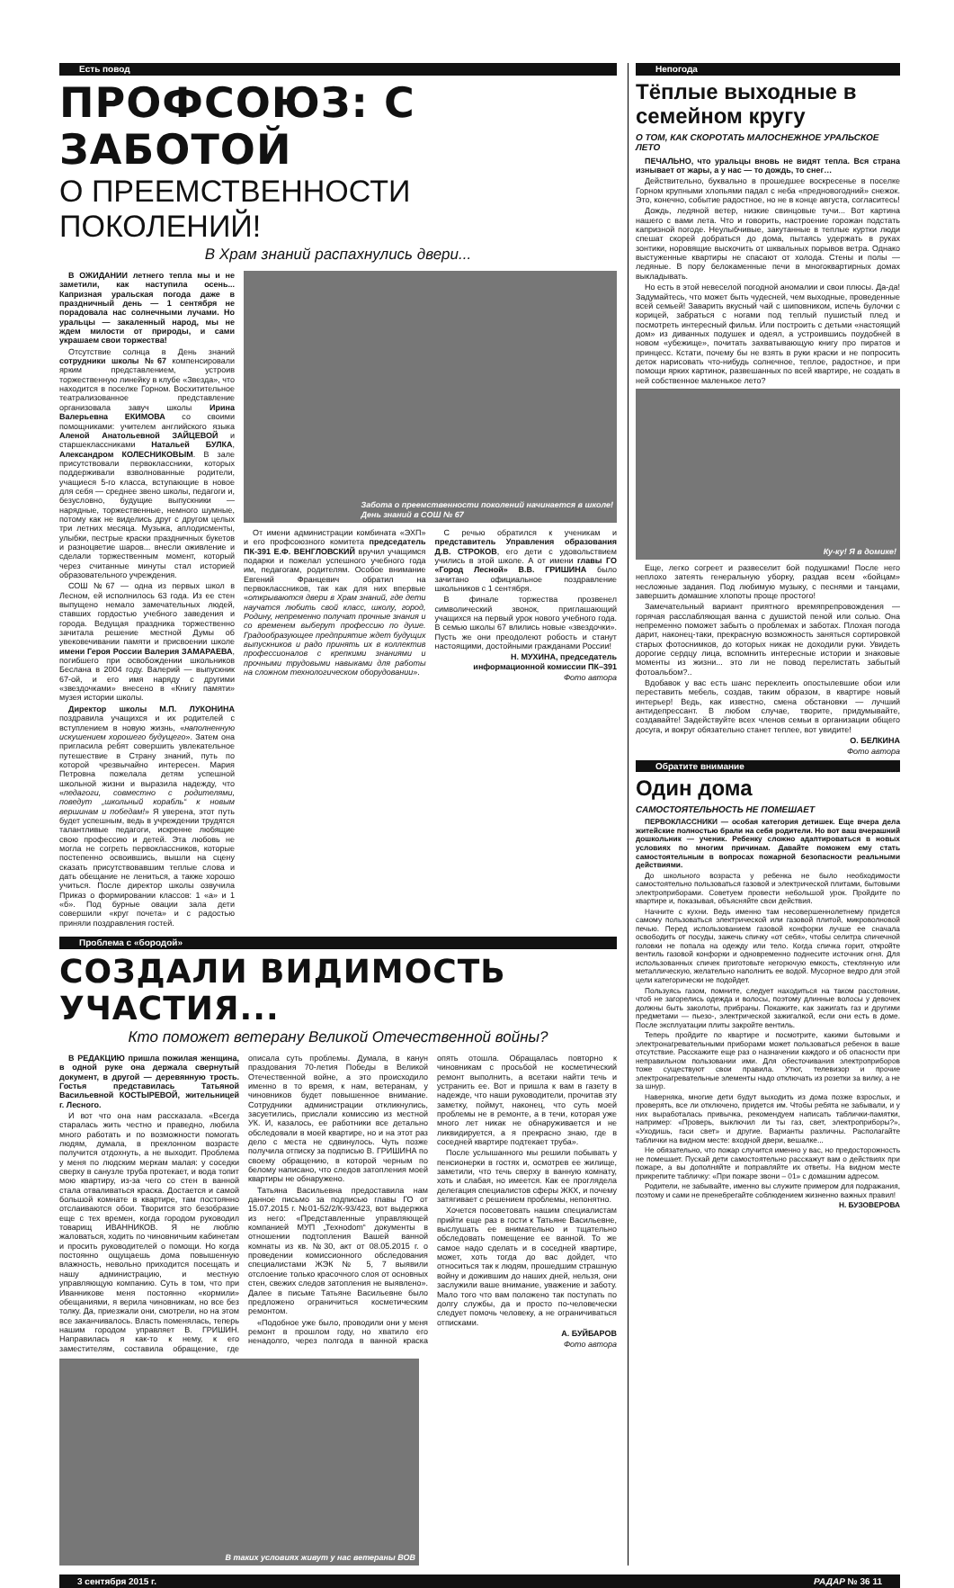Есть повод
ПРОФСОЮЗ: С ЗАБОТОЙ
О ПРЕЕМСТВЕННОСТИ ПОКОЛЕНИЙ!
В Храм знаний распахнулись двери...
В ОЖИДАНИИ летнего тепла мы и не заметили, как наступила осень... Капризная уральская погода даже в праздничный день — 1 сентября не порадовала нас солнечными лучами. Но уральцы — закаленный народ, мы не ждем милости от природы, и сами украшаем свои торжества!
Отсутствие солнца в День знаний сотрудники школы №67 компенсировали ярким представлением, устроив торжественную линейку в клубе «Звезда», что находится в поселке Горном. Восхитительное театрализованное представление организовала завуч школы Ирина Валерьевна ЕКИМОВА со своими помощниками: учителем английского языка Аленой Анатольевной ЗАЙЦЕВОЙ и старшеклассниками Натальей БУЛКА, Александром КОЛЕСНИКОВЫМ. В зале присутствовали первоклассники, которых поддерживали взволнованные родители, учащиеся 5-го класса, вступающие в новое для себя — среднее звено школы, педагоги и, безусловно, будущие выпускники — нарядные, торжественные, немного шумные, потому как не виделись друг с другом целых три летних месяца. Музыка, аплодисменты, улыбки, пестрые краски праздничных букетов и разноцветие шаров... внесли оживление и сделали торжественным момент, который через считанные минуты стал историей образовательного учреждения.
СОШ №67 — одна из первых школ в Лесном, ей исполнилось 63 года. Из ее стен выпущено немало замечательных людей, ставших гордостью учебного заведения и города. Ведущая праздника торжественно зачитала решение местной Думы об увековечивании памяти и присвоении школе имени Героя России Валерия ЗАМАРАЕВА, погибшего при освобождении школьников Беслана в 2004 году. Валерий — выпускник 67-ой, и его имя наряду с другими «звездочками» внесено в «Книгу памяти» музея истории школы.
Директор школы М.П. ЛУКОНИНА поздравила учащихся и их родителей с вступлением в новую жизнь, «наполненную искушением хорошего будущего». Затем она пригласила ребят совершить увлекательное путешествие в Страну знаний, путь по которой чрезвычайно интересен. Мария Петровна пожелала детям успешной школьной жизни и выразила надежду, что «педагоги, совместно с родителями, поведут „школьный корабль“ к новым вершинам и победам!» Я уверена, этот путь будет успешным, ведь в учреждении трудятся талантливые педагоги, искренне любящие свою профессию и детей. Эта любовь не могла не согреть первоклассников, которые постепенно освоившись, вышли на сцену сказать присутствовавшим теплые слова и дать обещание не лениться, а также хорошо учиться. После директор школы озвучила Приказ о формировании классов: 1 «а» и 1 «б». Под бурные овации зала дети совершили «круг почета» и с радостью приняли поздравления гостей.
Забота о преемственности поколений начинается в школе!
День знаний в СОШ № 67
От имени администрации комбината «ЭХП» и его профсоюзного комитета председатель ПК-391 Е.Ф. ВЕНГЛОВСКИЙ вручил учащимся подарки и пожелал успешного учебного года им, педагогам, родителям. Особое внимание Евгений Францевич обратил на первоклассников, так как для них впервые «открываются двери в Храм знаний, где дети научатся любить свой класс, школу, город, Родину, непременно получат прочные знания и со временем выберут профессию по душе. Градообразующее предприятие ждет будущих выпускников и радо принять их в коллектив профессионалов с крепкими знаниями и прочными трудовыми навыками для работы на сложном технологическом оборудовании».
С речью обратился к ученикам и представитель Управления образования Д.В. СТРОКОВ, его дети с удовольствием учились в этой школе. А от имени главы ГО «Город Лесной» В.В. ГРИШИНА было зачитано официальное поздравление школьников с 1 сентября.
В финале торжества прозвенел символический звонок, приглашающий учащихся на первый урок нового учебного года. В семью школы 67 влились новые «звездочки». Пусть же они преодолеют робость и станут настоящими, достойными гражданами России!
Н. МУХИНА, председатель информационной комиссии ПК–391
Фото автора
Проблема с «бородой»
СОЗДАЛИ ВИДИМОСТЬ УЧАСТИЯ...
Кто поможет ветерану Великой Отечественной войны?
В РЕДАКЦИЮ пришла пожилая женщина, в одной руке она держала свернутый документ, в другой — деревянную трость. Гостья представилась Татьяной Васильевной КОСТЫРЕВОЙ, жительницей г. Лесного.
И вот что она нам рассказала. «Всегда старалась жить честно и праведно, любила много работать и по возможности помогать людям, думала, в преклонном возрасте получится отдохнуть, а не выходит. Проблема у меня по людским меркам малая: у соседки сверху в санузле труба протекает, и вода топит мою квартиру, из-за чего со стен в ванной стала отваливаться краска. Достается и самой большой комнате в квартире, там постоянно отслаиваются обои. Творится это безобразие еще с тех времен, когда городом руководил товарищ ИВАННИКОВ. Я не люблю жаловаться, ходить по чиновничьим кабинетам и просить руководителей о помощи. Но когда постоянно ощущаешь дома повышенную влажность, невольно приходится посещать и нашу администрацию, и местную управляющую компанию. Суть в том, что при Иванникове меня постоянно «кормили» обещаниями, я верила чиновникам, но все без толку. Да, приезжали они, смотрели, но на этом все заканчивалось. Власть поменялась, теперь нашим городом управляет В. ГРИШИН. Направилась я как-то к нему, к его заместителям, составила обращение, где описала суть проблемы. Думала, в канун праздования 70-летия Победы в Великой Отечественной войне, а это происходило именно в то время, к нам, ветеранам, у чиновников будет повышенное внимание. Сотрудники администрации откликнулись, засуетились, прислали комиссию из местной УК. И, казалось, ее работники все детально обследовали в моей квартире, но и на этот раз дело с места не сдвинулось. Чуть позже получила отписку за подписью В. ГРИШИНА по своему обращению, в которой черным по белому написано, что следов затопления моей квартиры не обнаружено.
Татьяна Васильевна предоставила нам данное письмо за подписью главы ГО от 15.07.2015 г. №01-52/2/К-93/423, вот выдержка из него: «Представленные управляющей компанией МУП „Техноdom“ документы в отношении подтопления Вашей ванной комнаты из кв. №30, акт от 08.05.2015 г. о проведении комиссионного обследования специалистами ЖЭК № 5, 7 выявили отслоение только красочного слоя от основных стен, свежих следов затопления не выявлено». Далее в письме Татьяне Васильевне было предложено ограничиться косметическим ремонтом.
«Подобное уже было, проводили они у меня ремонт в прошлом году, но хватило его ненадолго, через полгода в ванной краска опять отошла. Обращалась повторно к чиновникам с просьбой не косметический ремонт выполнить, а всетаки найти течь и устранить ее. Вот и пришла к вам в газету в надежде, что наши руководители, прочитав эту заметку, поймут, наконец, что суть моей проблемы не в ремонте, а в течи, которая уже много лет никак не обнаруживается и не ликвидируется, а я прекрасно знаю, где в соседней квартире подтекает труба».
После услышанного мы решили побывать у пенсионерки в гостях и, осмотрев ее жилище, заметили, что течь сверху в ванную комнату, хоть и слабая, но имеется. Как ее проглядела делегация специалистов сферы ЖКХ, и почему затягивает с решением проблемы, непонятно.
Хочется посоветовать нашим специалистам прийти еще раз в гости к Татьяне Васильевне, выслушать ее внимательно и тщательно обследовать помещение ее ванной. То же самое надо сделать и в соседней квартире, может, хоть тогда до вас дойдет, что относиться так к людям, прошедшим страшную войну и дожившим до наших дней, нельзя, они заслужили ваше внимание, уважение и заботу. Мало того что вам положено так поступать по долгу службы, да и просто по-человечески следует помочь человеку, а не ограничиваться отписками.
А. БУЙБАРОВ
Фото автора
В таких условиях живут у нас ветераны ВОВ
Непогода
Тёплые выходные в семейном кругу
О ТОМ, КАК СКОРОТАТЬ МАЛОСНЕЖНОЕ УРАЛЬСКОЕ ЛЕТО
ПЕЧАЛЬНО, что уральцы вновь не видят тепла. Вся страна изнывает от жары, а у нас — то дождь, то снег…
Действительно, буквально в прошедшее воскресенье в поселке Горном крупными хлопьями падал с неба «предновогодний» снежок. Это, конечно, событие радостное, но не в конце августа, согласитесь!
Дождь, ледяной ветер, низкие свинцовые тучи... Вот картина нашего с вами лета. Что и говорить, настроение горожан подстать капризной погоде. Неулыбчивые, закутанные в теплые куртки люди спешат скорей добраться до дома, пытаясь удержать в руках зонтики, норовящие выскочить от шквальных порывов ветра. Однако выстуженные квартиры не спасают от холода. Стены и полы — ледяные. В пору белокаменные печи в многоквартирных домах выкладывать.
Но есть в этой невеселой погодной аномалии и свои плюсы. Да-да! Задумайтесь, что может быть чудесней, чем выходные, проведенные всей семьей! Заварить вкусный чай с шиповником, испечь булочки с корицей, забраться с ногами под теплый пушистый плед и посмотреть интересный фильм. Или построить с детьми «настоящий дом» из диванных подушек и одеял, а устроившись поудобней в новом «убежище», почитать захватывающую книгу про пиратов и принцесс. Кстати, почему бы не взять в руки краски и не попросить деток нарисовать что-нибудь солнечное, теплое, радостное, и при помощи ярких картинок, развешанных по всей квартире, не создать в ней собственное маленькое лето?
Ку-ку! Я в домике!
Еще, легко согреет и развеселит бой подушками! После него неплохо затеять генеральную уборку, раздав всем «бойцам» несложные задания. Под любимую музыку, с песнями и танцами, завершить домашние хлопоты проще простого!
Замечательный вариант приятного времяпрепровождения — горячая расслабляющая ванна с душистой пеной или солью. Она непременно поможет забыть о проблемах и заботах. Плохая погода дарит, наконец-таки, прекрасную возможность заняться сортировкой старых фотоснимков, до которых никак не доходили руки. Увидеть дорогие сердцу лица, вспомнить интересные истории и знаковые моменты из жизни... это ли не повод перелистать забытый фотоальбом?..
Вдобавок у вас есть шанс переклеить опостылевшие обои или переставить мебель, создав, таким образом, в квартире новый интерьер! Ведь, как известно, смена обстановки — лучший антидепрессант. В любом случае, творите, придумывайте, создавайте! Задействуйте всех членов семьи в организации общего досуга, и вокруг обязательно станет теплее, вот увидите!
О. БЕЛКИНА
Фото автора
Обратите внимание
Один дома
САМОСТОЯТЕЛЬНОСТЬ НЕ ПОМЕШАЕТ
ПЕРВОКЛАССНИКИ — особая категория детишек. Еще вчера дела житейские полностью брали на себя родители. Но вот ваш вчерашний дошкольник — ученик. Ребенку сложно адаптироваться в новых условиях по многим причинам. Давайте поможем ему стать самостоятельным в вопросах пожарной безопасности реальными действиями.
До школьного возраста у ребенка не было необходимости самостоятельно пользоваться газовой и электрической плитами, бытовыми электроприборами. Советуем провести небольшой урок. Пройдите по квартире и, показывая, объясняйте свои действия.
Начните с кухни. Ведь именно там несовершеннолетнему придется самому пользоваться электрической или газовой плитой, микроволновой печью. Перед использованием газовой конфорки лучше ее сначала освободить от посуды, зажечь спичку «от себя», чтобы селитра спичечной головки не попала на одежду или тело. Когда спичка горит, откройте вентиль газовой конфорки и одновременно поднесите источник огня. Для использованных спичек приготовьте негорючую емкость, стеклянную или металлическую, желательно наполнить ее водой. Мусорное ведро для этой цели категорически не подойдет.
Пользуясь газом, помните, следует находиться на таком расстоянии, чтоб не загорелись одежда и волосы, поэтому длинные волосы у девочек должны быть заколоты, прибраны. Покажите, как зажигать газ и другими предметами — пьезо-, электрической зажигалкой, если они есть в доме. После эксплуатации плиты закройте вентиль.
Теперь пройдите по квартире и посмотрите, какими бытовыми и электронагревательными приборами может пользоваться ребенок в ваше отсутствие. Расскажите еще раз о назначении каждого и об опасности при неправильном пользовании ими. Для обесточивания электроприборов тоже существуют свои правила. Утюг, телевизор и прочие электронагревательные элементы надо отключать из розетки за вилку, а не за шнур.
Наверняка, многие дети будут выходить из дома позже взрослых, и проверять, все ли отключено, придется им. Чтобы ребята не забывали, и у них выработалась привычка, рекомендуем написать таблички-памятки, например: «Проверь, выключил ли ты газ, свет, электроприборы?», «Уходишь, гаси свет» и другие. Варианты различны. Располагайте таблички на видном месте: входной двери, вешалке...
Не обязательно, что пожар случится именно у вас, но предосторожность не помешает. Пускай дети самостоятельно расскажут вам о действиях при пожаре, а вы дополняйте и поправляйте их ответы. На видном месте прикрепите табличку: «При пожаре звони – 01» с домашним адресом.
Родители, не забывайте, именно вы служите примером для подражания, поэтому и сами не пренебрегайте соблюдением жизненно важных правил!
Н. БУЗОВЕРОВА
3 сентября 2015 г. РАДАР № 36 11